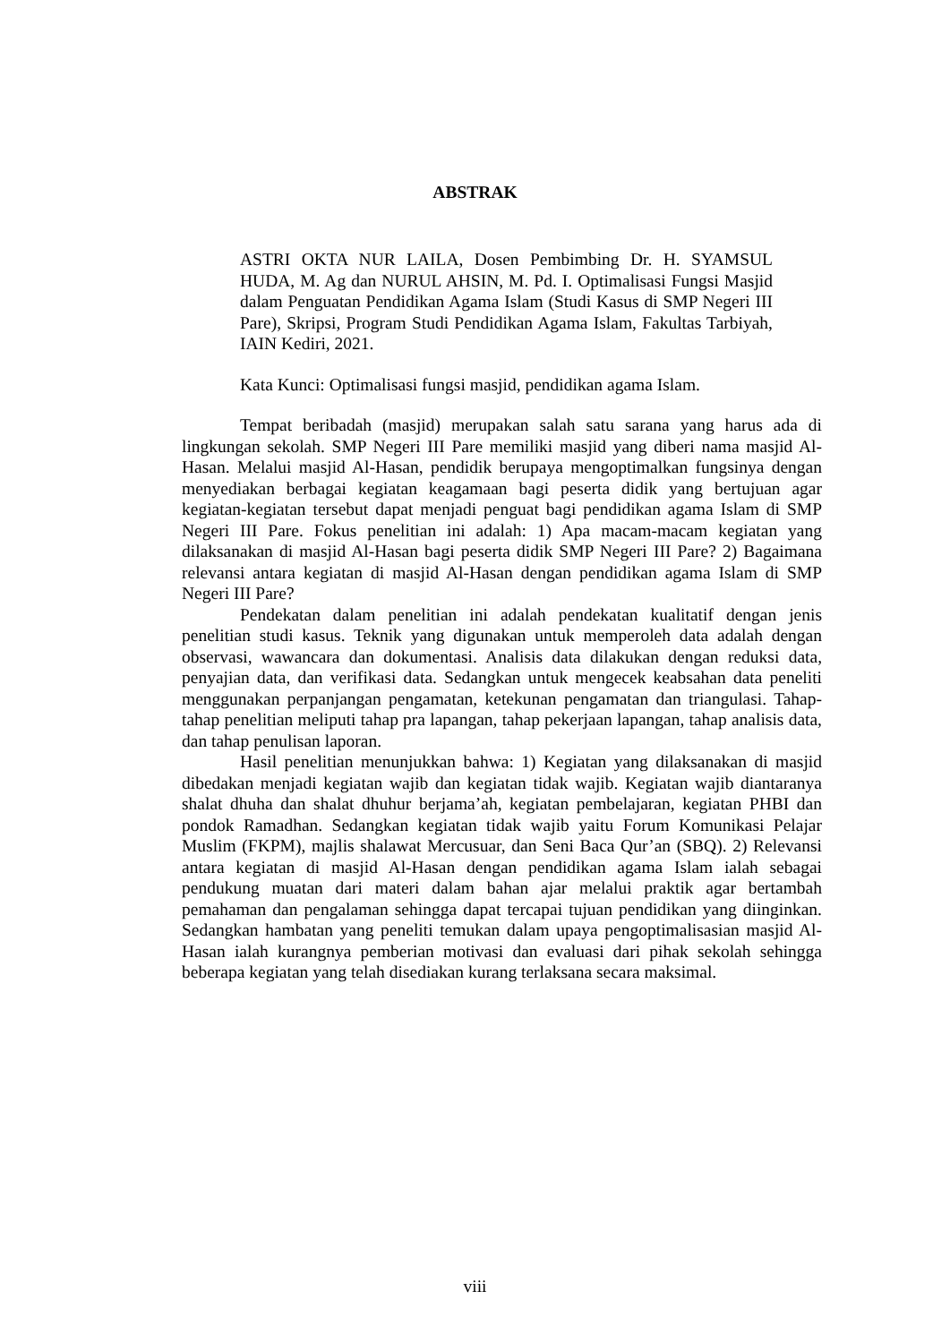ABSTRAK
ASTRI OKTA NUR LAILA, Dosen Pembimbing Dr. H. SYAMSUL HUDA, M. Ag dan NURUL AHSIN, M. Pd. I. Optimalisasi Fungsi Masjid dalam Penguatan Pendidikan Agama Islam (Studi Kasus di SMP Negeri III Pare), Skripsi, Program Studi Pendidikan Agama Islam, Fakultas Tarbiyah, IAIN Kediri, 2021.
Kata Kunci: Optimalisasi fungsi masjid, pendidikan agama Islam.
Tempat beribadah (masjid) merupakan salah satu sarana yang harus ada di lingkungan sekolah. SMP Negeri III Pare memiliki masjid yang diberi nama masjid Al-Hasan. Melalui masjid Al-Hasan, pendidik berupaya mengoptimalkan fungsinya dengan menyediakan berbagai kegiatan keagamaan bagi peserta didik yang bertujuan agar kegiatan-kegiatan tersebut dapat menjadi penguat bagi pendidikan agama Islam di SMP Negeri III Pare. Fokus penelitian ini adalah: 1) Apa macam-macam kegiatan yang dilaksanakan di masjid Al-Hasan bagi peserta didik SMP Negeri III Pare? 2) Bagaimana relevansi antara kegiatan di masjid Al-Hasan dengan pendidikan agama Islam di SMP Negeri III Pare?
Pendekatan dalam penelitian ini adalah pendekatan kualitatif dengan jenis penelitian studi kasus. Teknik yang digunakan untuk memperoleh data adalah dengan observasi, wawancara dan dokumentasi. Analisis data dilakukan dengan reduksi data, penyajian data, dan verifikasi data. Sedangkan untuk mengecek keabsahan data peneliti menggunakan perpanjangan pengamatan, ketekunan pengamatan dan triangulasi. Tahap-tahap penelitian meliputi tahap pra lapangan, tahap pekerjaan lapangan, tahap analisis data, dan tahap penulisan laporan.
Hasil penelitian menunjukkan bahwa: 1) Kegiatan yang dilaksanakan di masjid dibedakan menjadi kegiatan wajib dan kegiatan tidak wajib. Kegiatan wajib diantaranya shalat dhuha dan shalat dhuhur berjama’ah, kegiatan pembelajaran, kegiatan PHBI dan pondok Ramadhan. Sedangkan kegiatan tidak wajib yaitu Forum Komunikasi Pelajar Muslim (FKPM), majlis shalawat Mercusuar, dan Seni Baca Qur’an (SBQ). 2) Relevansi antara kegiatan di masjid Al-Hasan dengan pendidikan agama Islam ialah sebagai pendukung muatan dari materi dalam bahan ajar melalui praktik agar bertambah pemahaman dan pengalaman sehingga dapat tercapai tujuan pendidikan yang diinginkan. Sedangkan hambatan yang peneliti temukan dalam upaya pengoptimalisasian masjid Al-Hasan ialah kurangnya pemberian motivasi dan evaluasi dari pihak sekolah sehingga beberapa kegiatan yang telah disediakan kurang terlaksana secara maksimal.
viii